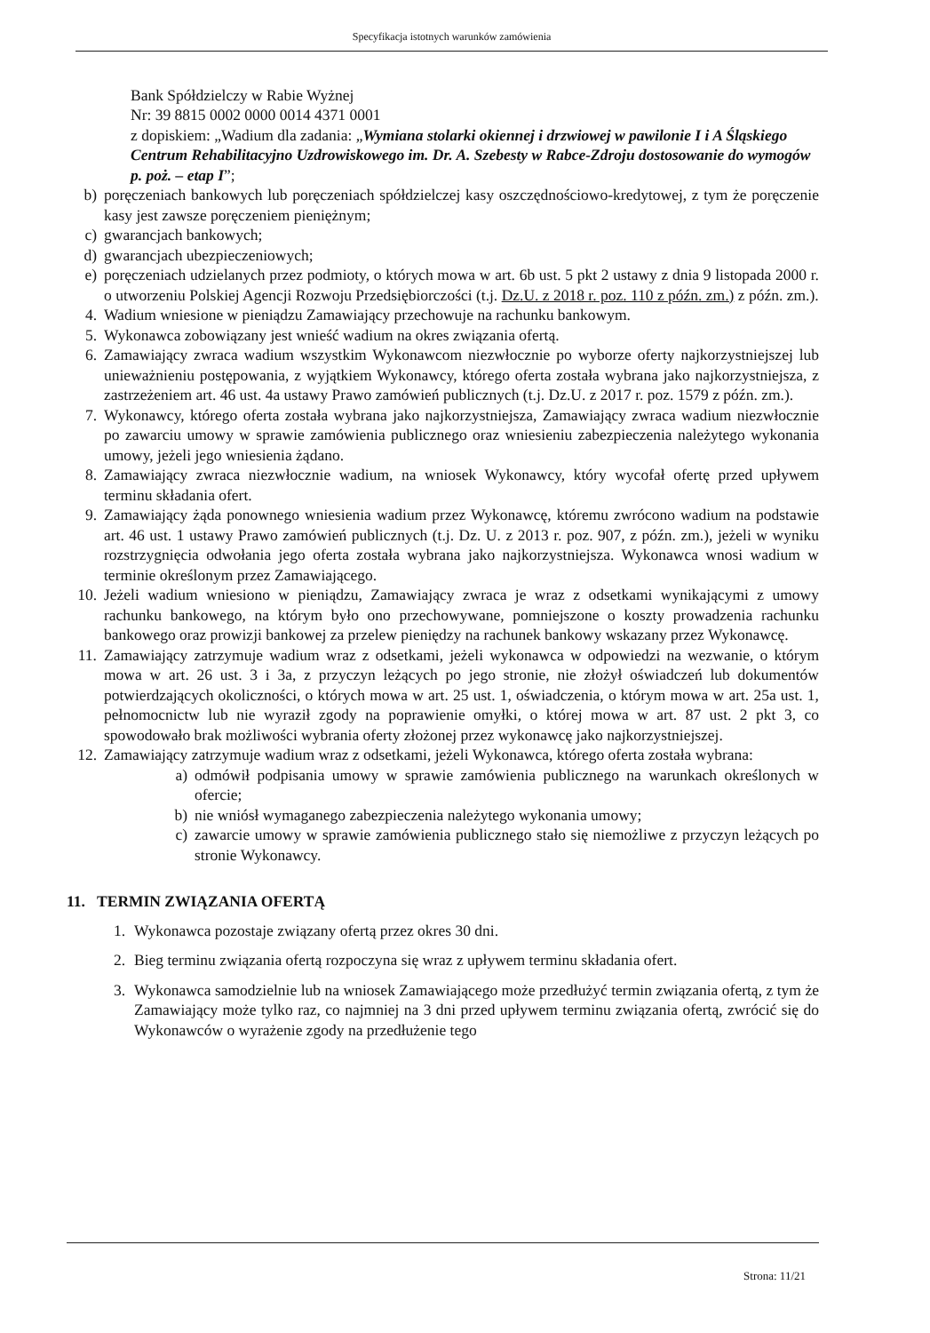Specyfikacja istotnych warunków zamówienia
Bank Spółdzielczy w Rabie Wyżnej
Nr: 39 8815 0002 0000 0014 4371 0001
z dopiskiem: „Wadium dla zadania: „Wymiana stolarki okiennej i drzwiowej w pawilonie I i A Śląskiego Centrum Rehabilitacyjno Uzdrowiskowego im. Dr. A. Szebesty w Rabce-Zdroju dostosowanie do wymogów p. poż. – etap I”;
b) poręczeniach bankowych lub poręczeniach spółdzielczej kasy oszczędnościowo-kredytowej, z tym że poręczenie kasy jest zawsze poręczeniem pieniężnym;
c) gwarancjach bankowych;
d) gwarancjach ubezpieczeniowych;
e) poręczeniach udzielanych przez podmioty, o których mowa w art. 6b ust. 5 pkt 2 ustawy z dnia 9 listopada 2000 r. o utworzeniu Polskiej Agencji Rozwoju Przedsiębiorczości (t.j. Dz.U. z 2018 r. poz. 110 z późn. zm.) z późn. zm.).
4. Wadium wniesione w pieniądzu Zamawiający przechowuje na rachunku bankowym.
5. Wykonawca zobowiązany jest wnieść wadium na okres związania ofertą.
6. Zamawiający zwraca wadium wszystkim Wykonawcom niezwłocznie po wyborze oferty najkorzystniejszej lub unieważnieniu postępowania, z wyjątkiem Wykonawcy, którego oferta została wybrana jako najkorzystniejsza, z zastrzeżeniem art. 46 ust. 4a ustawy Prawo zamówień publicznych (t.j. Dz.U. z 2017 r. poz. 1579 z późn. zm.).
7. Wykonawcy, którego oferta została wybrana jako najkorzystniejsza, Zamawiający zwraca wadium niezwłocznie po zawarciu umowy w sprawie zamówienia publicznego oraz wniesieniu zabezpieczenia należytego wykonania umowy, jeżeli jego wniesienia żądano.
8. Zamawiający zwraca niezwłocznie wadium, na wniosek Wykonawcy, który wycofał ofertę przed upływem terminu składania ofert.
9. Zamawiający żąda ponownego wniesienia wadium przez Wykonawcę, któremu zwrócono wadium na podstawie art. 46 ust. 1 ustawy Prawo zamówień publicznych (t.j. Dz. U. z 2013 r. poz. 907, z późn. zm.), jeżeli w wyniku rozstrzygnięcia odwołania jego oferta została wybrana jako najkorzystniejsza. Wykonawca wnosi wadium w terminie określonym przez Zamawiającego.
10. Jeżeli wadium wniesiono w pieniądzu, Zamawiający zwraca je wraz z odsetkami wynikającymi z umowy rachunku bankowego, na którym było ono przechowywane, pomniejszone o koszty prowadzenia rachunku bankowego oraz prowizji bankowej za przelew pieniędzy na rachunek bankowy wskazany przez Wykonawcę.
11. Zamawiający zatrzymuje wadium wraz z odsetkami, jeżeli wykonawca w odpowiedzi na wezwanie, o którym mowa w art. 26 ust. 3 i 3a, z przyczyn leżących po jego stronie, nie złożył oświadczeń lub dokumentów potwierdzających okoliczności, o których mowa w art. 25 ust. 1, oświadczenia, o którym mowa w art. 25a ust. 1, pełnomocnictw lub nie wyraził zgody na poprawienie omyłki, o której mowa w art. 87 ust. 2 pkt 3, co spowodowało brak możliwości wybrania oferty złożonej przez wykonawcę jako najkorzystniejszej.
12. Zamawiający zatrzymuje wadium wraz z odsetkami, jeżeli Wykonawca, którego oferta została wybrana:
a) odmówił podpisania umowy w sprawie zamówienia publicznego na warunkach określonych w ofercie;
b) nie wniósł wymaganego zabezpieczenia należytego wykonania umowy;
c) zawarcie umowy w sprawie zamówienia publicznego stało się niemożliwe z przyczyn leżących po stronie Wykonawcy.
11. TERMIN ZWIĄZANIA OFERTĄ
1. Wykonawca pozostaje związany ofertą przez okres 30 dni.
2. Bieg terminu związania ofertą rozpoczyna się wraz z upływem terminu składania ofert.
3. Wykonawca samodzielnie lub na wniosek Zamawiającego może przedłużyć termin związania ofertą, z tym że Zamawiający może tylko raz, co najmniej na 3 dni przed upływem terminu związania ofertą, zwrócić się do Wykonawców o wyrażenie zgody na przedłużenie tego
Strona: 11/21